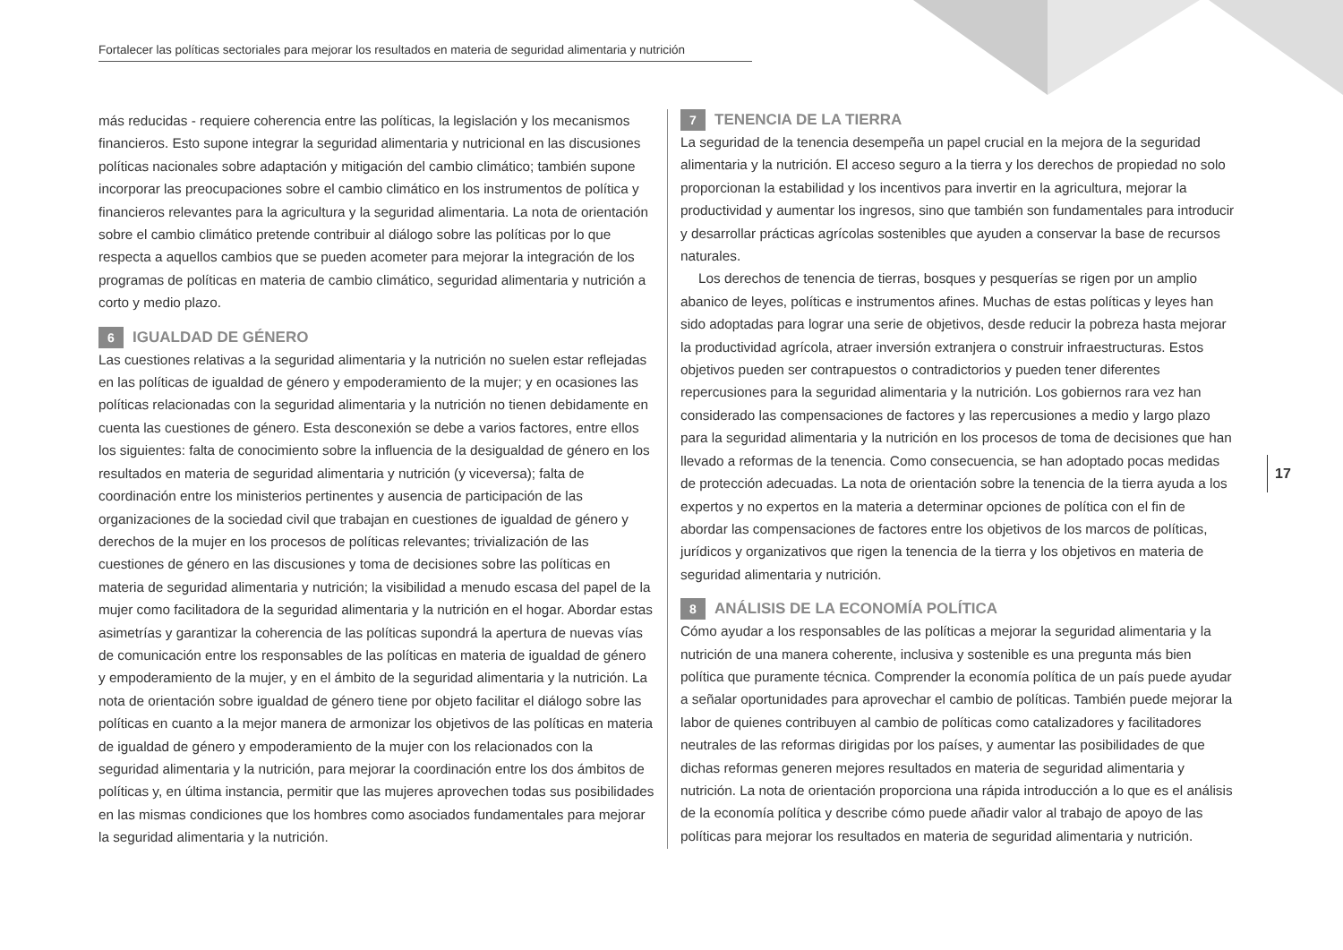Fortalecer las políticas sectoriales para mejorar los resultados en materia de seguridad alimentaria y nutrición
más reducidas - requiere coherencia entre las políticas, la legislación y los mecanismos financieros. Esto supone integrar la seguridad alimentaria y nutricional en las discusiones políticas nacionales sobre adaptación y mitigación del cambio climático; también supone incorporar las preocupaciones sobre el cambio climático en los instrumentos de política y financieros relevantes para la agricultura y la seguridad alimentaria. La nota de orientación sobre el cambio climático pretende contribuir al diálogo sobre las políticas por lo que respecta a aquellos cambios que se pueden acometer para mejorar la integración de los programas de políticas en materia de cambio climático, seguridad alimentaria y nutrición a corto y medio plazo.
6 IGUALDAD DE GÉNERO
Las cuestiones relativas a la seguridad alimentaria y la nutrición no suelen estar reflejadas en las políticas de igualdad de género y empoderamiento de la mujer; y en ocasiones las políticas relacionadas con la seguridad alimentaria y la nutrición no tienen debidamente en cuenta las cuestiones de género. Esta desconexión se debe a varios factores, entre ellos los siguientes: falta de conocimiento sobre la influencia de la desigualdad de género en los resultados en materia de seguridad alimentaria y nutrición (y viceversa); falta de coordinación entre los ministerios pertinentes y ausencia de participación de las organizaciones de la sociedad civil que trabajan en cuestiones de igualdad de género y derechos de la mujer en los procesos de políticas relevantes; trivialización de las cuestiones de género en las discusiones y toma de decisiones sobre las políticas en materia de seguridad alimentaria y nutrición; la visibilidad a menudo escasa del papel de la mujer como facilitadora de la seguridad alimentaria y la nutrición en el hogar. Abordar estas asimetrías y garantizar la coherencia de las políticas supondrá la apertura de nuevas vías de comunicación entre los responsables de las políticas en materia de igualdad de género y empoderamiento de la mujer, y en el ámbito de la seguridad alimentaria y la nutrición. La nota de orientación sobre igualdad de género tiene por objeto facilitar el diálogo sobre las políticas en cuanto a la mejor manera de armonizar los objetivos de las políticas en materia de igualdad de género y empoderamiento de la mujer con los relacionados con la seguridad alimentaria y la nutrición, para mejorar la coordinación entre los dos ámbitos de políticas y, en última instancia, permitir que las mujeres aprovechen todas sus posibilidades en las mismas condiciones que los hombres como asociados fundamentales para mejorar la seguridad alimentaria y la nutrición.
7 TENENCIA DE LA TIERRA
La seguridad de la tenencia desempeña un papel crucial en la mejora de la seguridad alimentaria y la nutrición. El acceso seguro a la tierra y los derechos de propiedad no solo proporcionan la estabilidad y los incentivos para invertir en la agricultura, mejorar la productividad y aumentar los ingresos, sino que también son fundamentales para introducir y desarrollar prácticas agrícolas sostenibles que ayuden a conservar la base de recursos naturales.
Los derechos de tenencia de tierras, bosques y pesquerías se rigen por un amplio abanico de leyes, políticas e instrumentos afines. Muchas de estas políticas y leyes han sido adoptadas para lograr una serie de objetivos, desde reducir la pobreza hasta mejorar la productividad agrícola, atraer inversión extranjera o construir infraestructuras. Estos objetivos pueden ser contrapuestos o contradictorios y pueden tener diferentes repercusiones para la seguridad alimentaria y la nutrición. Los gobiernos rara vez han considerado las compensaciones de factores y las repercusiones a medio y largo plazo para la seguridad alimentaria y la nutrición en los procesos de toma de decisiones que han llevado a reformas de la tenencia. Como consecuencia, se han adoptado pocas medidas de protección adecuadas. La nota de orientación sobre la tenencia de la tierra ayuda a los expertos y no expertos en la materia a determinar opciones de política con el fin de abordar las compensaciones de factores entre los objetivos de los marcos de políticas, jurídicos y organizativos que rigen la tenencia de la tierra y los objetivos en materia de seguridad alimentaria y nutrición.
8 ANÁLISIS DE LA ECONOMÍA POLÍTICA
Cómo ayudar a los responsables de las políticas a mejorar la seguridad alimentaria y la nutrición de una manera coherente, inclusiva y sostenible es una pregunta más bien política que puramente técnica. Comprender la economía política de un país puede ayudar a señalar oportunidades para aprovechar el cambio de políticas. También puede mejorar la labor de quienes contribuyen al cambio de políticas como catalizadores y facilitadores neutrales de las reformas dirigidas por los países, y aumentar las posibilidades de que dichas reformas generen mejores resultados en materia de seguridad alimentaria y nutrición. La nota de orientación proporciona una rápida introducción a lo que es el análisis de la economía política y describe cómo puede añadir valor al trabajo de apoyo de las políticas para mejorar los resultados en materia de seguridad alimentaria y nutrición.
17